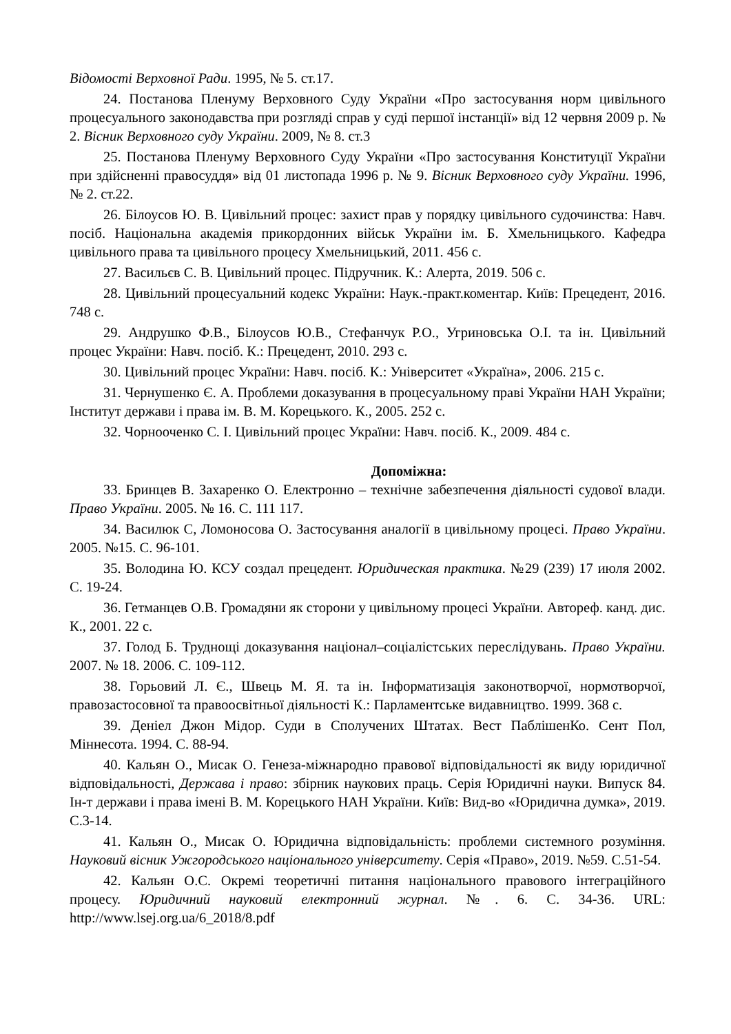Відомості Верховної Ради. 1995, № 5. ст.17.
24. Постанова Пленуму Верховного Суду України «Про застосування норм цивільного процесуального законодавства при розгляді справ у суді першої інстанції» від 12 червня 2009 р. № 2. Вісник Верховного суду України. 2009, № 8. ст.3
25. Постанова Пленуму Верховного Суду України «Про застосування Конституції України при здійсненні правосуддя» від 01 листопада 1996 р. № 9. Вісник Верховного суду України. 1996, № 2. ст.22.
26. Білоусов Ю. В. Цивільний процес: захист прав у порядку цивільного судочинства: Навч. посіб. Національна академія прикордонних військ України ім. Б. Хмельницького. Кафедра цивільного права та цивільного процесу Хмельницький, 2011. 456 с.
27. Васильєв С. В. Цивільний процес. Підручник. К.: Алерта, 2019. 506 с.
28. Цивільний процесуальний кодекс України: Наук.-практ.коментар. Київ: Прецедент, 2016. 748 с.
29. Андрушко Ф.В., Білоусов Ю.В., Стефанчук Р.О., Угриновська О.І. та ін. Цивільний процес України: Навч. посіб. К.: Прецедент, 2010. 293 с.
30. Цивільний процес України: Навч. посіб. К.: Університет «Україна», 2006. 215 с.
31. Чернушенко Є. А. Проблеми доказування в процесуальному праві України НАН України; Інститут держави і права ім. В. М. Корецького. К., 2005. 252 с.
32. Чорнооченко С. І. Цивільний процес України: Навч. посіб. К., 2009. 484 с.
Допоміжна:
33. Бринцев В. Захаренко О. Електронно – технічне забезпечення діяльності судової влади. Право України. 2005. № 16. С. 111 117.
34. Василюк С, Ломоносова О. Застосування аналогії в цивільному процесі. Право України. 2005. №15. С. 96-101.
35. Володина Ю. КСУ создал прецедент. Юридическая практика. №29 (239) 17 июля 2002. С. 19-24.
36. Гетманцев О.В. Громадяни як сторони у цивільному процесі України. Автореф. канд. дис. К., 2001. 22 с.
37. Голод Б. Труднощі доказування націонал–соціалістських переслідувань. Право України. 2007. № 18. 2006. С. 109-112.
38. Горьовий Л. Є., Швець М. Я. та ін. Інформатизація законотворчої, нормотворчої, правозастосовної та правоосвітньої діяльності К.: Парламентське видавництво. 1999. 368 с.
39. Деніел Джон Мідор. Суди в Сполучених Штатах. Вест ПаблішенКо. Сент Пол, Міннесота. 1994. С. 88-94.
40. Кальян О., Мисак О. Генеза-міжнародно правової відповідальності як виду юридичної відповідальності, Держава і право: збірник наукових праць. Серія Юридичні науки. Випуск 84. Ін-т держави і права імені В. М. Корецького НАН України. Київ: Вид-во «Юридична думка», 2019. С.3-14.
41. Кальян О., Мисак О. Юридична відповідальність: проблеми системного розуміння. Науковий вісник Ужгородського національного університету. Серія «Право», 2019. №59. С.51-54.
42. Кальян О.С. Окремі теоретичні питання національного правового інтеграційного процесу. Юридичний науковий електронний журнал. №. 6. С. 34-36. URL: http://www.lsej.org.ua/6_2018/8.pdf